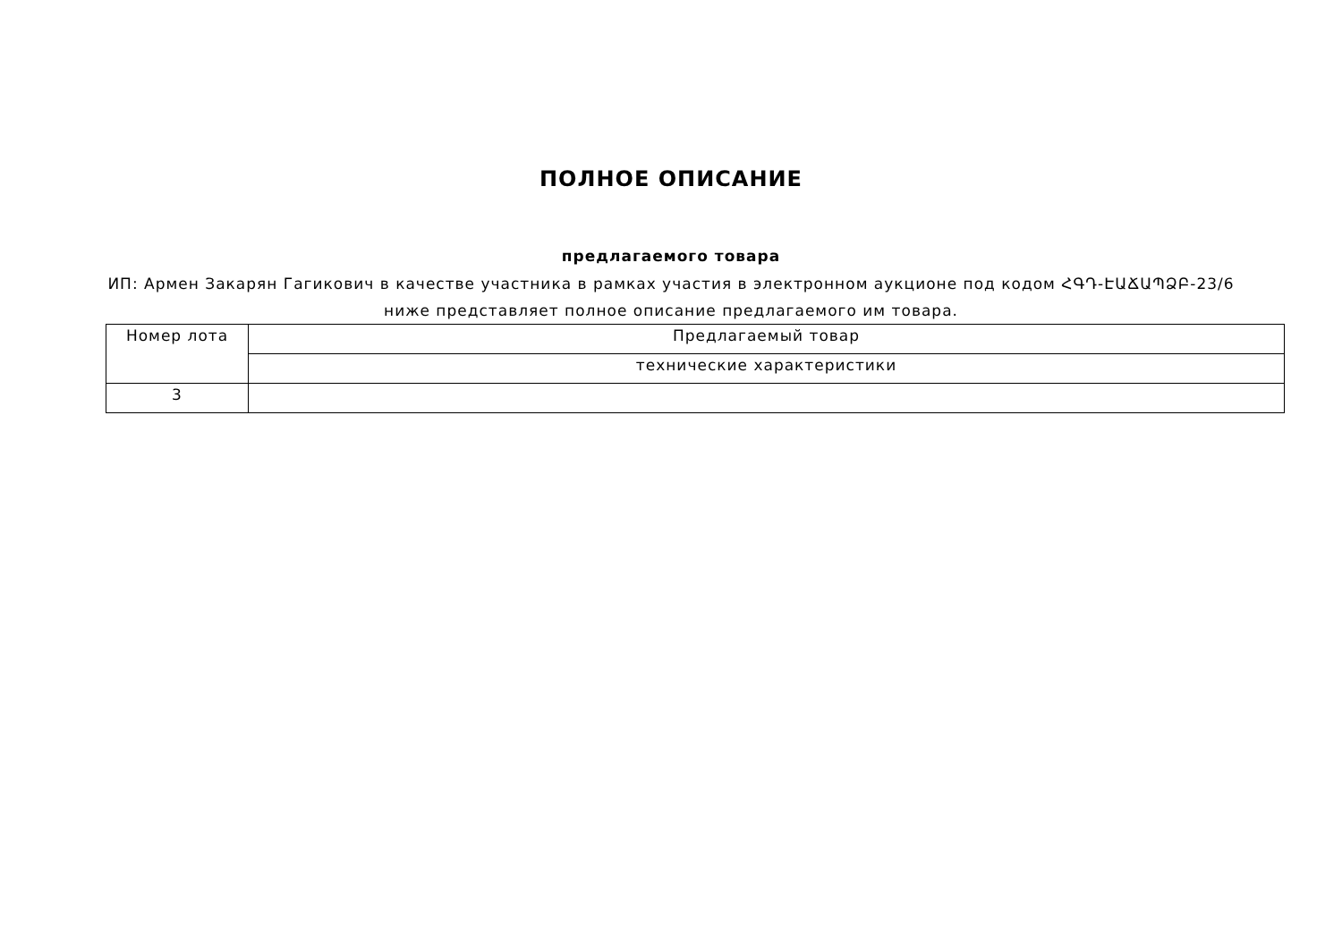ПОЛНОЕ ОПИСАНИЕ
предлагаемого товара
ИП: Армен Закарян Гагикович в качестве участника в рамках участия в электронном аукционе под кодом ՀԳԴ-ԷԱՃԱՊՁԲ-23/6 ниже представляет полное описание предлагаемого им товара.
| Номер лота | Предлагаемый товар |
| --- | --- |
| | технические характеристики |
| 3 | |